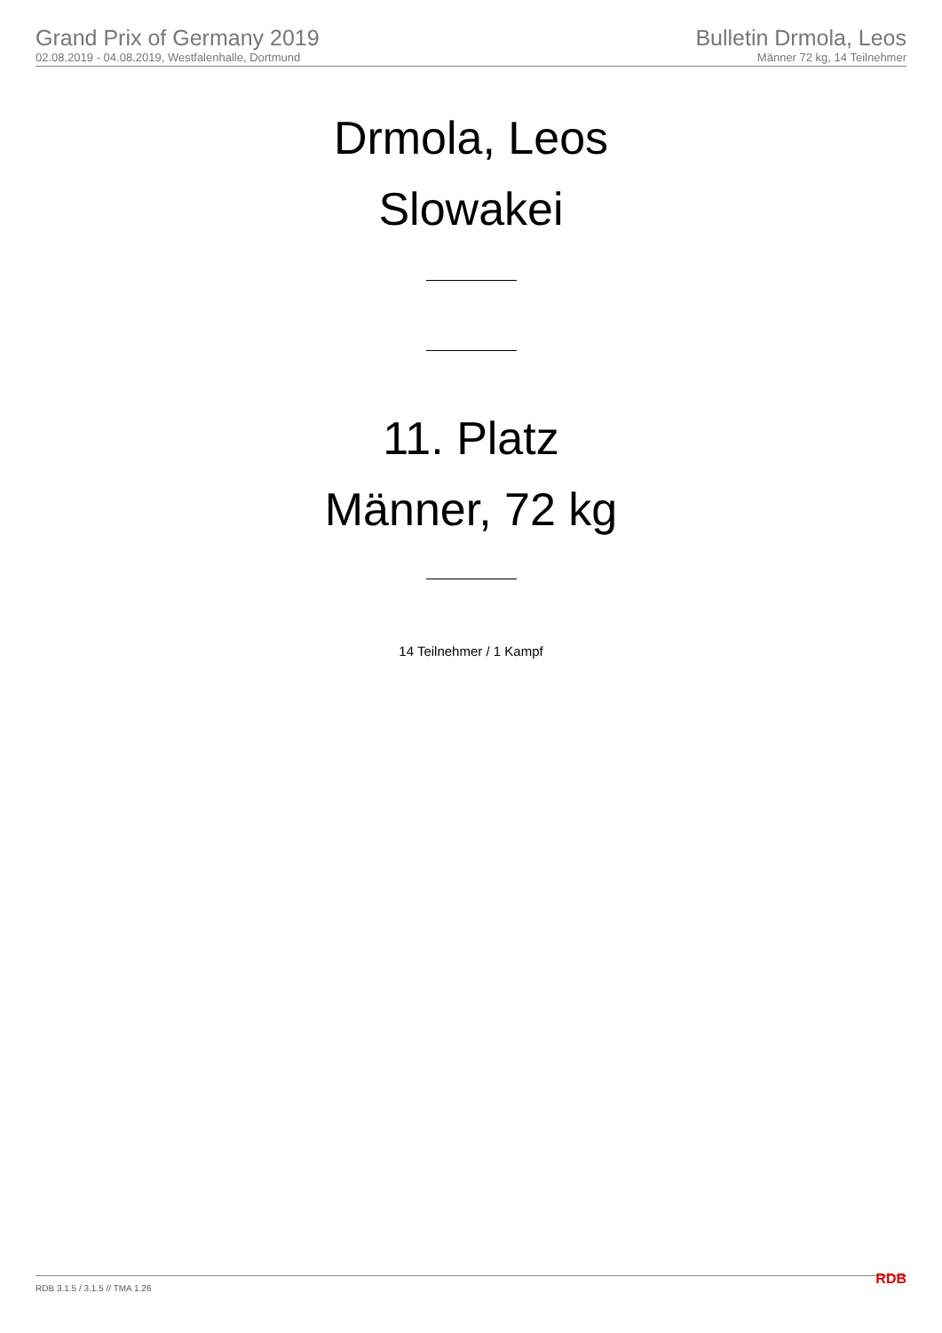Grand Prix of Germany 2019
02.08.2019 - 04.08.2019, Westfalenhalle, Dortmund
Bulletin Drmola, Leos
Männer 72 kg, 14 Teilnehmer
Drmola, Leos
Slowakei
11. Platz
Männer, 72 kg
14 Teilnehmer / 1 Kampf
RDB 3.1.5 / 3.1.5 // TMA 1.26 RDB